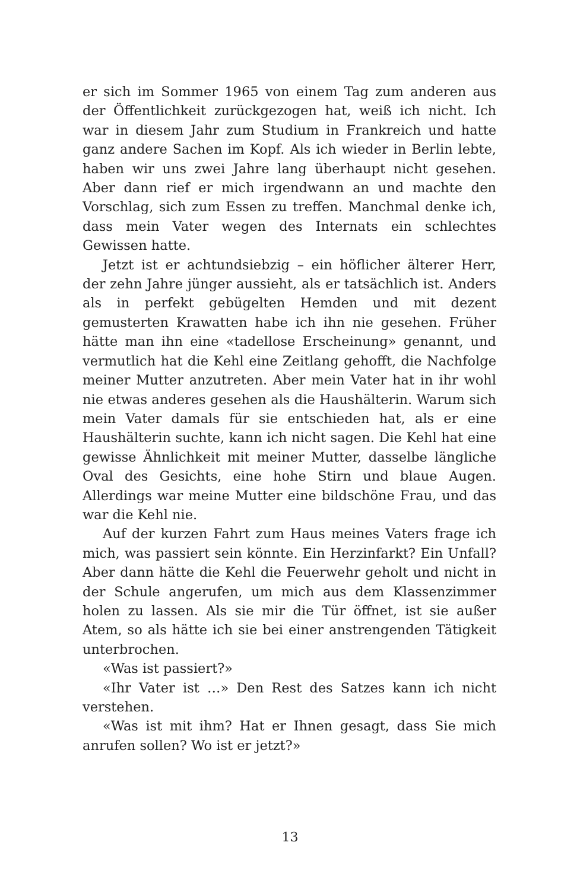er sich im Sommer 1965 von einem Tag zum anderen aus der Öffentlichkeit zurückgezogen hat, weiß ich nicht. Ich war in diesem Jahr zum Studium in Frankreich und hatte ganz andere Sachen im Kopf. Als ich wieder in Berlin lebte, haben wir uns zwei Jahre lang überhaupt nicht gesehen. Aber dann rief er mich irgendwann an und machte den Vorschlag, sich zum Essen zu treffen. Manchmal denke ich, dass mein Vater wegen des Internats ein schlechtes Gewissen hatte.
Jetzt ist er achtundsiebzig – ein höflicher älterer Herr, der zehn Jahre jünger aussieht, als er tatsächlich ist. Anders als in perfekt gebügelten Hemden und mit dezent gemusterten Krawatten habe ich ihn nie gesehen. Früher hätte man ihn eine «tadellose Erscheinung» genannt, und vermutlich hat die Kehl eine Zeitlang gehofft, die Nachfolge meiner Mutter anzutreten. Aber mein Vater hat in ihr wohl nie etwas anderes gesehen als die Haushälterin. Warum sich mein Vater damals für sie entschieden hat, als er eine Haushälterin suchte, kann ich nicht sagen. Die Kehl hat eine gewisse Ähnlichkeit mit meiner Mutter, dasselbe längliche Oval des Gesichts, eine hohe Stirn und blaue Augen. Allerdings war meine Mutter eine bildschöne Frau, und das war die Kehl nie.
Auf der kurzen Fahrt zum Haus meines Vaters frage ich mich, was passiert sein könnte. Ein Herzinfarkt? Ein Unfall? Aber dann hätte die Kehl die Feuerwehr geholt und nicht in der Schule angerufen, um mich aus dem Klassenzimmer holen zu lassen. Als sie mir die Tür öffnet, ist sie außer Atem, so als hätte ich sie bei einer anstrengenden Tätigkeit unterbrochen.
«Was ist passiert?»
«Ihr Vater ist …» Den Rest des Satzes kann ich nicht verstehen.
«Was ist mit ihm? Hat er Ihnen gesagt, dass Sie mich anrufen sollen? Wo ist er jetzt?»
13